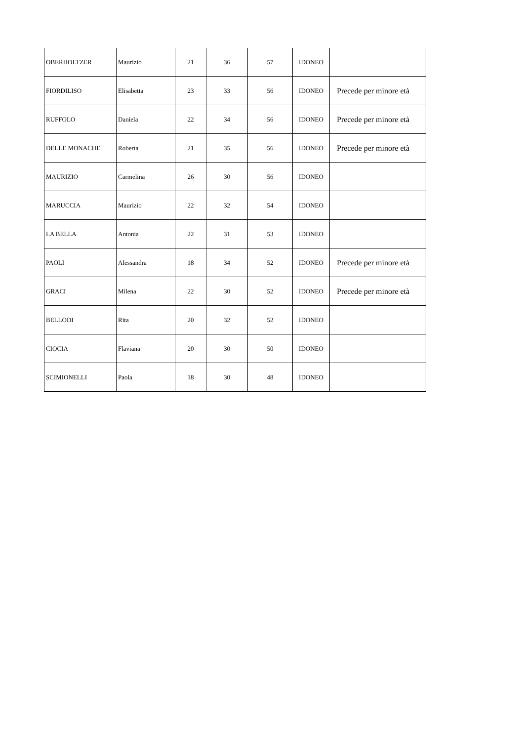| OBERHOLTZER | Maurizio | 21 | 36 | 57 | IDONEO | |
| FIORDILISO | Elisabetta | 23 | 33 | 56 | IDONEO | Precede per minore età |
| RUFFOLO | Daniela | 22 | 34 | 56 | IDONEO | Precede per minore età |
| DELLE MONACHE | Roberta | 21 | 35 | 56 | IDONEO | Precede per minore età |
| MAURIZIO | Carmelina | 26 | 30 | 56 | IDONEO | |
| MARUCCIA | Maurizio | 22 | 32 | 54 | IDONEO | |
| LA BELLA | Antonia | 22 | 31 | 53 | IDONEO | |
| PAOLI | Alessandra | 18 | 34 | 52 | IDONEO | Precede per minore età |
| GRACI | Milena | 22 | 30 | 52 | IDONEO | Precede per minore età |
| BELLODI | Rita | 20 | 32 | 52 | IDONEO | |
| CIOCIA | Flaviana | 20 | 30 | 50 | IDONEO | |
| SCIMIONELLI | Paola | 18 | 30 | 48 | IDONEO | |